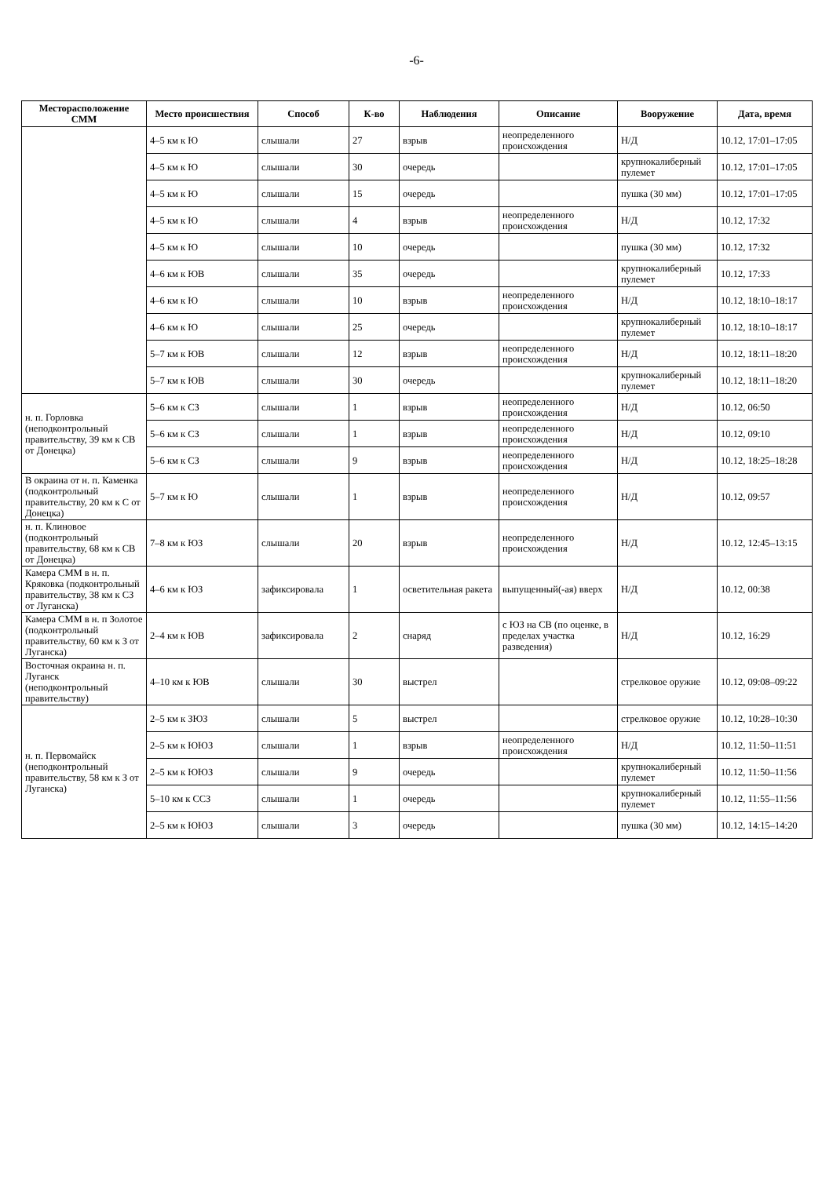-6-
| Месторасположение СММ | Место происшествия | Способ | К-во | Наблюдения | Описание | Вооружение | Дата, время |
| --- | --- | --- | --- | --- | --- | --- | --- |
| | 4–5 км к Ю | слышали | 27 | взрыв | неопределенного происхождения | Н/Д | 10.12, 17:01–17:05 |
| | 4–5 км к Ю | слышали | 30 | очередь | | крупнокалиберный пулемет | 10.12, 17:01–17:05 |
| | 4–5 км к Ю | слышали | 15 | очередь | | пушка (30 мм) | 10.12, 17:01–17:05 |
| | 4–5 км к Ю | слышали | 4 | взрыв | неопределенного происхождения | Н/Д | 10.12, 17:32 |
| | 4–5 км к Ю | слышали | 10 | очередь | | пушка (30 мм) | 10.12, 17:32 |
| | 4–6 км к ЮВ | слышали | 35 | очередь | | крупнокалиберный пулемет | 10.12, 17:33 |
| | 4–6 км к Ю | слышали | 10 | взрыв | неопределенного происхождения | Н/Д | 10.12, 18:10–18:17 |
| | 4–6 км к Ю | слышали | 25 | очередь | | крупнокалиберный пулемет | 10.12, 18:10–18:17 |
| | 5–7 км к ЮВ | слышали | 12 | взрыв | неопределенного происхождения | Н/Д | 10.12, 18:11–18:20 |
| | 5–7 км к ЮВ | слышали | 30 | очередь | | крупнокалиберный пулемет | 10.12, 18:11–18:20 |
| н. п. Горловка (неподконтрольный правительству, 39 км к СВ от Донецка) | 5–6 км к СЗ | слышали | 1 | взрыв | неопределенного происхождения | Н/Д | 10.12, 06:50 |
| | 5–6 км к СЗ | слышали | 1 | взрыв | неопределенного происхождения | Н/Д | 10.12, 09:10 |
| | 5–6 км к СЗ | слышали | 9 | взрыв | неопределенного происхождения | Н/Д | 10.12, 18:25–18:28 |
| В окраина от н. п. Каменка (подконтрольный правительству, 20 км к С от Донецка) | 5–7 км к Ю | слышали | 1 | взрыв | неопределенного происхождения | Н/Д | 10.12, 09:57 |
| н. п. Клиновое (подконтрольный правительству, 68 км к СВ от Донецка) | 7–8 км к ЮЗ | слышали | 20 | взрыв | неопределенного происхождения | Н/Д | 10.12, 12:45–13:15 |
| Камера СММ в н. п. Кряковка (подконтрольный правительству, 38 км к СЗ от Луганска) | 4–6 км к ЮЗ | зафиксировала | 1 | осветительная ракета | выпущенный(-ая) вверх | Н/Д | 10.12, 00:38 |
| Камера СММ в н. п Золотое (подконтрольный правительству, 60 км к З от Луганска) | 2–4 км к ЮВ | зафиксировала | 2 | снаряд | с ЮЗ на СВ (по оценке, в пределах участка разведения) | Н/Д | 10.12, 16:29 |
| Восточная окраина н. п. Луганск (неподконтрольный правительству) | 4–10 км к ЮВ | слышали | 30 | выстрел | | стрелковое оружие | 10.12, 09:08–09:22 |
| н. п. Первомайск (неподконтрольный правительству, 58 км к З от Луганска) | 2–5 км к ЗЮЗ | слышали | 5 | выстрел | | стрелковое оружие | 10.12, 10:28–10:30 |
| | 2–5 км к ЮЮЗ | слышали | 1 | взрыв | неопределенного происхождения | Н/Д | 10.12, 11:50–11:51 |
| | 2–5 км к ЮЮЗ | слышали | 9 | очередь | | крупнокалиберный пулемет | 10.12, 11:50–11:56 |
| | 5–10 км к ССЗ | слышали | 1 | очередь | | крупнокалиберный пулемет | 10.12, 11:55–11:56 |
| | 2–5 км к ЮЮЗ | слышали | 3 | очередь | | пушка (30 мм) | 10.12, 14:15–14:20 |